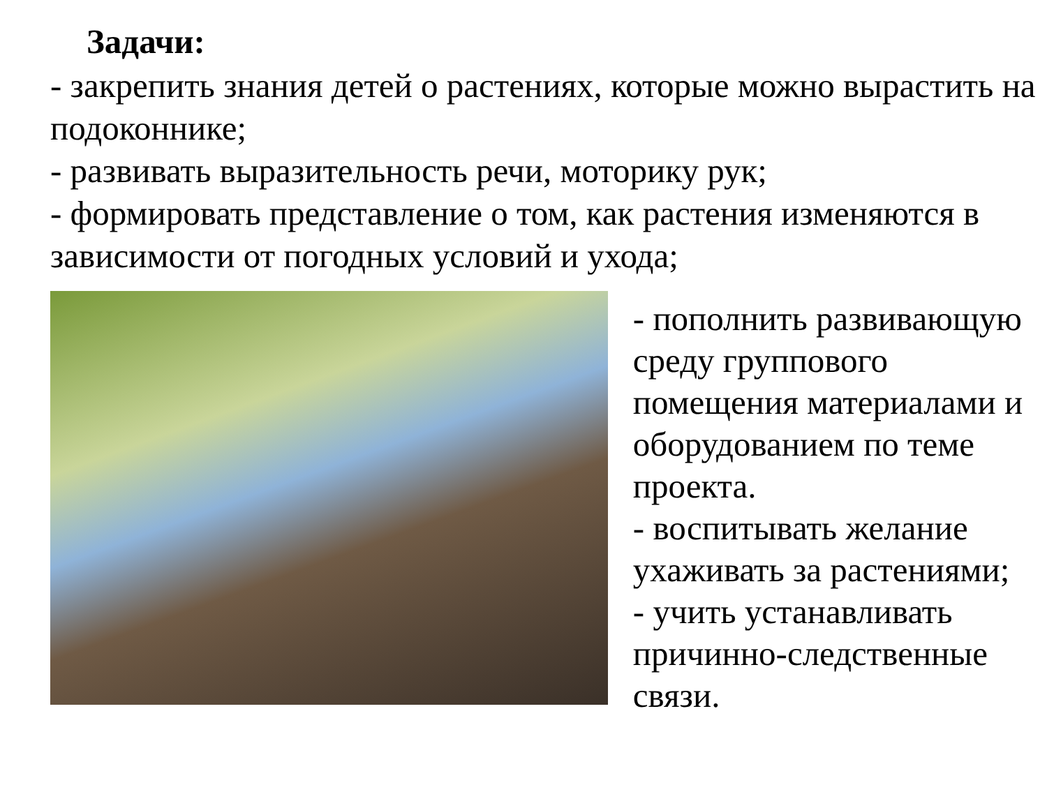Задачи:
- закрепить знания детей о растениях, которые можно вырастить на подоконнике;
- развивать выразительность речи, моторику рук;
- формировать представление о том, как растения изменяются в зависимости от погодных условий и ухода;
- пополнить развивающую среду группового помещения материалами и оборудованием по теме проекта.
- воспитывать желание ухаживать за растениями;
- учить устанавливать причинно-следственные связи.